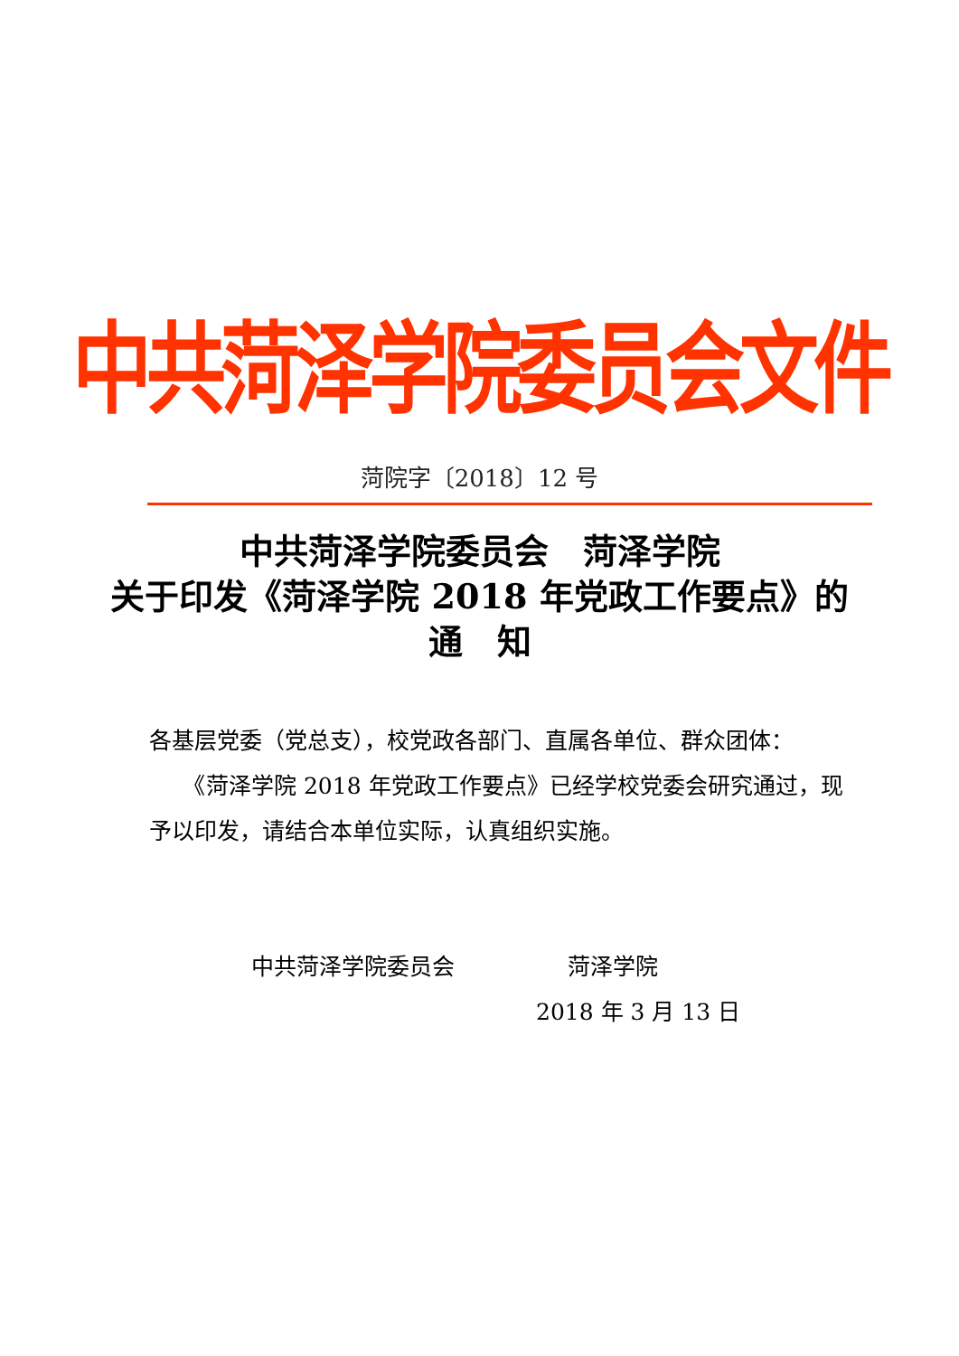中共菏泽学院委员会文件
菏院字〔2018〕12 号
中共菏泽学院委员会　菏泽学院
关于印发《菏泽学院 2018 年党政工作要点》的
通　知
各基层党委（党总支），校党政各部门、直属各单位、群众团体：
　　《菏泽学院 2018 年党政工作要点》已经学校党委会研究通过，现予以印发，请结合本单位实际，认真组织实施。
中共菏泽学院委员会　　　　　菏泽学院
2018 年 3 月 13 日